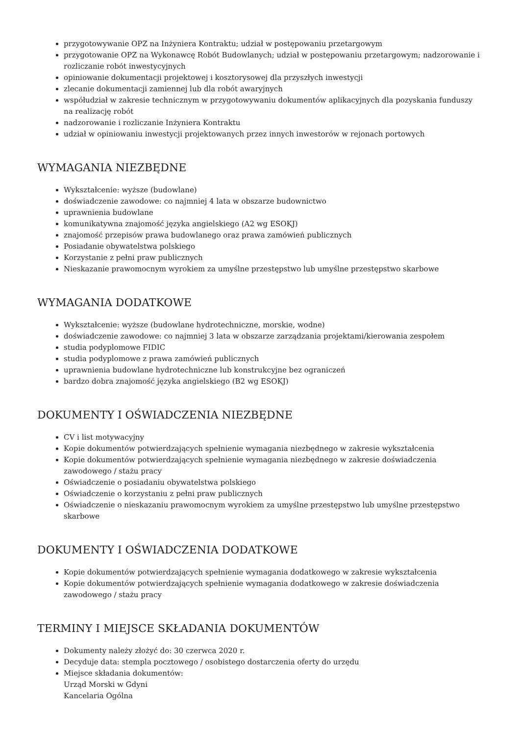przygotowywanie OPZ na Inżyniera Kontraktu; udział w postępowaniu przetargowym
przygotowanie OPZ na Wykonawcę Robót Budowlanych; udział w postępowaniu przetargowym; nadzorowanie i rozliczanie robót inwestycyjnych
opiniowanie dokumentacji projektowej i kosztorysowej dla przyszłych inwestycji
zlecanie dokumentacji zamiennej lub dla robót awaryjnych
współudział w zakresie technicznym w przygotowywaniu dokumentów aplikacyjnych dla pozyskania funduszy na realizację robót
nadzorowanie i rozliczanie Inżyniera Kontraktu
udział w opiniowaniu inwestycji projektowanych przez innych inwestorów w rejonach portowych
WYMAGANIA NIEZBĘDNE
Wykształcenie: wyższe (budowlane)
doświadczenie zawodowe: co najmniej 4 lata w obszarze budownictwo
uprawnienia budowlane
komunikatywna znajomość języka angielskiego (A2 wg ESOKJ)
znajomość przepisów prawa budowlanego oraz prawa zamówień publicznych
Posiadanie obywatelstwa polskiego
Korzystanie z pełni praw publicznych
Nieskazanie prawomocnym wyrokiem za umyślne przestępstwo lub umyślne przestępstwo skarbowe
WYMAGANIA DODATKOWE
Wykształcenie: wyższe (budowlane hydrotechniczne, morskie, wodne)
doświadczenie zawodowe: co najmniej 3 lata w obszarze zarządzania projektami/kierowania zespołem
studia podyplomowe FIDIC
studia podyplomowe z prawa zamówień publicznych
uprawnienia budowlane hydrotechniczne lub konstrukcyjne bez ograniczeń
bardzo dobra znajomość języka angielskiego (B2 wg ESOKJ)
DOKUMENTY I OŚWIADCZENIA NIEZBĘDNE
CV i list motywacyjny
Kopie dokumentów potwierdzających spełnienie wymagania niezbędnego w zakresie wykształcenia
Kopie dokumentów potwierdzających spełnienie wymagania niezbędnego w zakresie doświadczenia zawodowego / stażu pracy
Oświadczenie o posiadaniu obywatelstwa polskiego
Oświadczenie o korzystaniu z pełni praw publicznych
Oświadczenie o nieskazaniu prawomocnym wyrokiem za umyślne przestępstwo lub umyślne przestępstwo skarbowe
DOKUMENTY I OŚWIADCZENIA DODATKOWE
Kopie dokumentów potwierdzających spełnienie wymagania dodatkowego w zakresie wykształcenia
Kopie dokumentów potwierdzających spełnienie wymagania dodatkowego w zakresie doświadczenia zawodowego / stażu pracy
TERMINY I MIEJSCE SKŁADANIA DOKUMENTÓW
Dokumenty należy złożyć do: 30 czerwca 2020 r.
Decyduje data: stempla pocztowego / osobistego dostarczenia oferty do urzędu
Miejsce składania dokumentów:
Urząd Morski w Gdyni
Kancelaria Ogólna